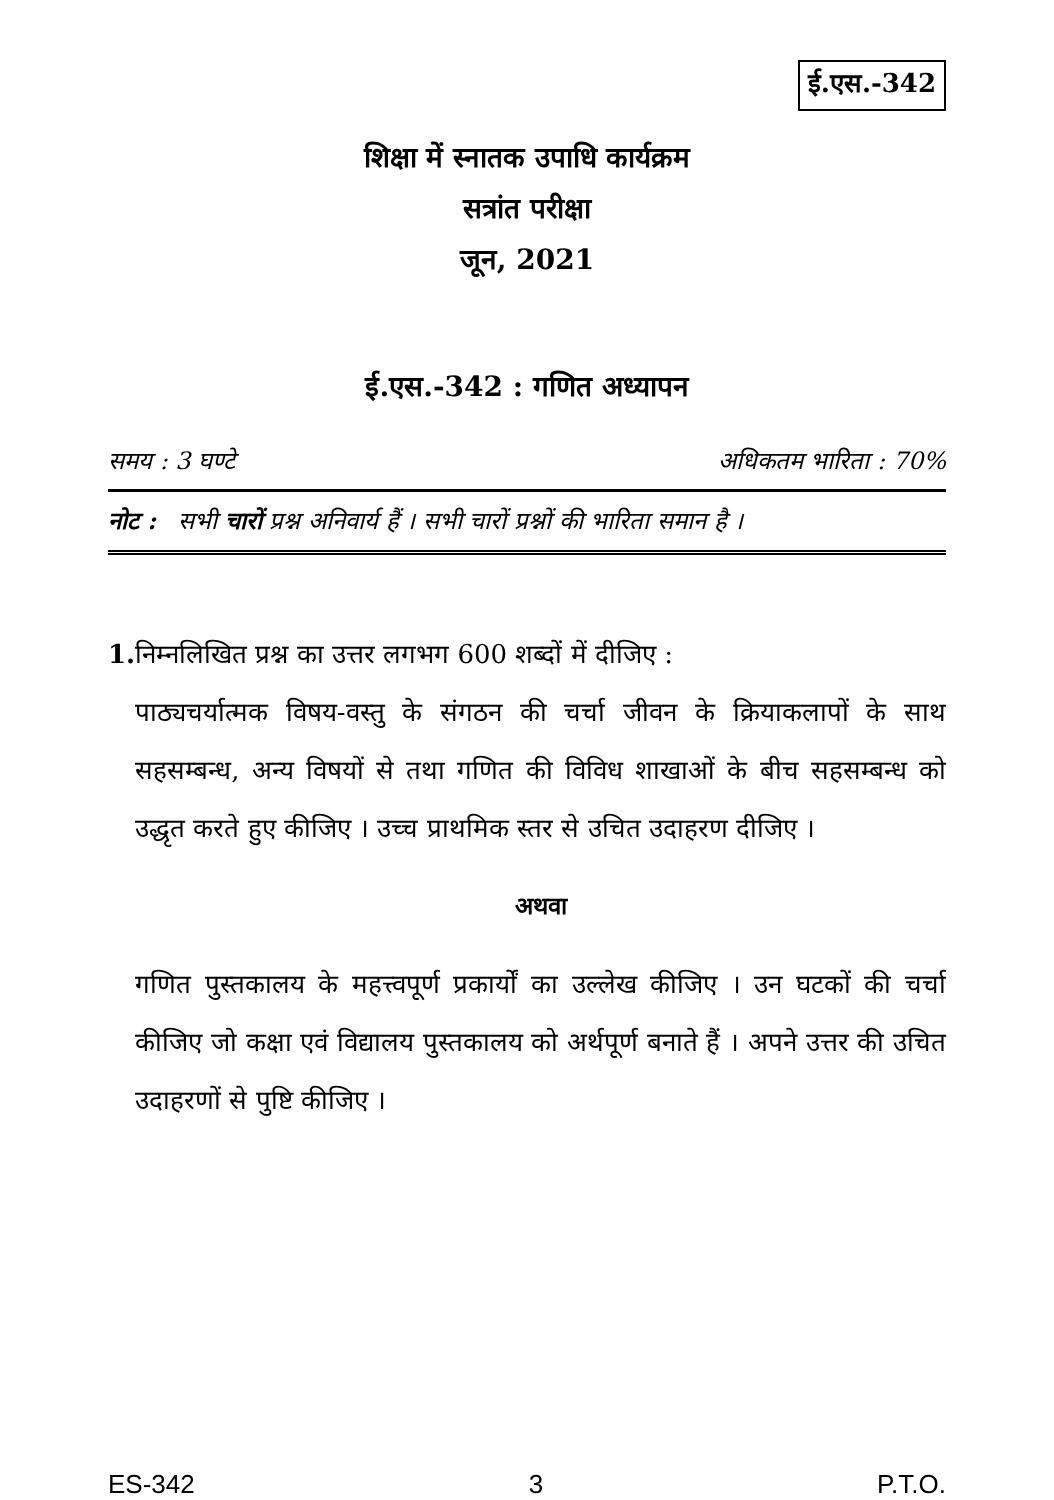ई.एस.-342
शिक्षा में स्नातक उपाधि कार्यक्रम
सत्रांत परीक्षा
जून, 2021
ई.एस.-342 : गणित अध्यापन
समय : 3 घण्टे अधिकतम भारिता : 70%
नोट : सभी चारों प्रश्न अनिवार्य हैं । सभी चारों प्रश्नों की भारिता समान है ।
1. निम्नलिखित प्रश्न का उत्तर लगभग 600 शब्दों में दीजिए :
पाठ्यचर्यात्मक विषय-वस्तु के संगठन की चर्चा जीवन के क्रियाकलापों के साथ सहसम्बन्ध, अन्य विषयों से तथा गणित की विविध शाखाओं के बीच सहसम्बन्ध को उद्धृत करते हुए कीजिए । उच्च प्राथमिक स्तर से उचित उदाहरण दीजिए ।
अथवा
गणित पुस्तकालय के महत्त्वपूर्ण प्रकार्यों का उल्लेख कीजिए । उन घटकों की चर्चा कीजिए जो कक्षा एवं विद्यालय पुस्तकालय को अर्थपूर्ण बनाते हैं । अपने उत्तर की उचित उदाहरणों से पुष्टि कीजिए ।
ES-342 3 P.T.O.